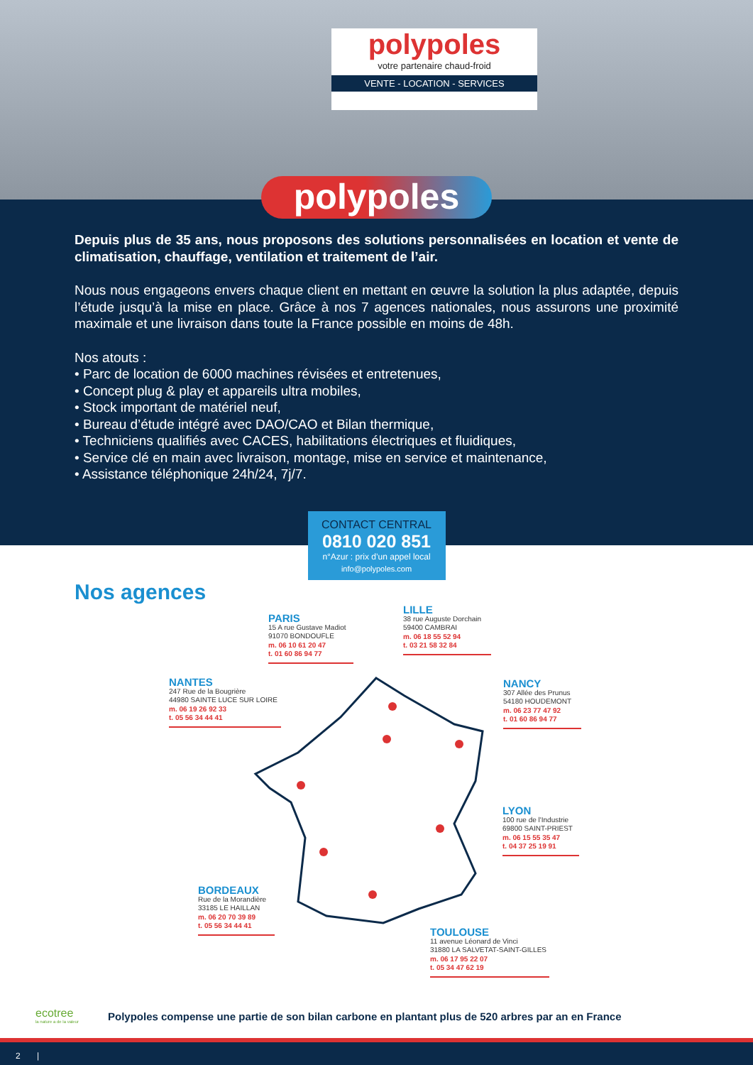polypoles
votre partenaire chaud-froid
VENTE - LOCATION - SERVICES
polypoles
Depuis plus de 35 ans, nous proposons des solutions personnalisées en location et vente de climatisation, chauffage, ventilation et traitement de l’air.
Nous nous engageons envers chaque client en mettant en œuvre la solution la plus adaptée, depuis l’étude jusqu’à la mise en place. Grâce à nos 7 agences nationales, nous assurons une proximité maximale et une livraison dans toute la France possible en moins de 48h.
Nos atouts :
• Parc de location de 6000 machines révisées et entretenues,
• Concept plug & play et appareils ultra mobiles,
• Stock important de matériel neuf,
• Bureau d’étude intégré avec DAO/CAO et Bilan thermique,
• Techniciens qualifiés avec CACES, habilitations électriques et fluidiques,
• Service clé en main avec livraison, montage, mise en service et maintenance,
• Assistance téléphonique 24h/24, 7j/7.
CONTACT CENTRAL
0810 020 851
n°Azur : prix d’un appel local
info@polypoles.com
Nos agences
PARIS
15 A rue Gustave Madiot
91070 BONDOUFLE
m. 06 10 61 20 47
t. 01 60 86 94 77
LILLE
38 rue Auguste Dorchain
59400 CAMBRAI
m. 06 18 55 52 94
t. 03 21 58 32 84
NANTES
247 Rue de la Bougrière
44980 SAINTE LUCE SUR LOIRE
m. 06 19 26 92 33
t. 05 56 34 44 41
NANCY
307 Allée des Prunus
54180 HOUDEMONT
m. 06 23 77 47 92
t. 01 60 86 94 77
LYON
100 rue de l'Industrie
69800 SAINT-PRIEST
m. 06 15 55 35 47
t. 04 37 25 19 91
BORDEAUX
Rue de la Morandière
33185 LE HAILLAN
m. 06 20 70 39 89
t. 05 56 34 44 41
TOULOUSE
11 avenue Léonard de Vinci
31880 LA SALVETAT-SAINT-GILLES
m. 06 17 95 22 07
t. 05 34 47 62 19
ecotree
la nature a de la valeur
Polypoles compense une partie de son bilan carbone en plantant plus de 520 arbres par an en France
2 |